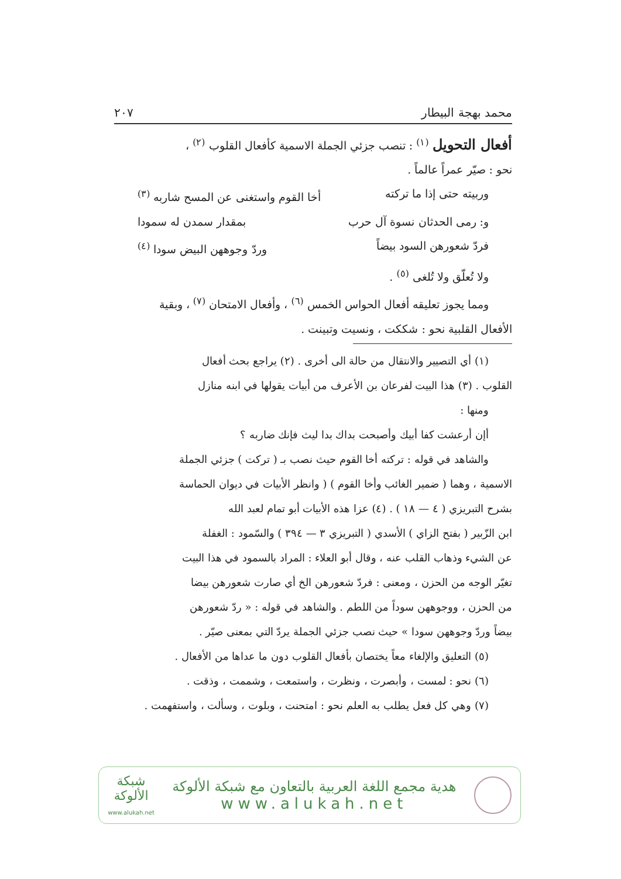محمد بهجة البيطار ٢٠٧
أفعال التحويل <sup>(١)</sup> : تنصب جزئي الجملة الاسمية كأفعال القلوب <sup>(٢)</sup> ،
نحو : صيّر عمراً عالماً .
وربيته حتى إذا ما تركته أخا القوم واستغنى عن المسح شاربه <sup>(٣)</sup>
و: رمى الحدثان نسوة آل حرب بمقدار سمدن له سمودا
فردّ شعورهن السود بيضاً وردّ وجوههن البيض سودا <sup>(٤)</sup>
ولا تُعلّق ولا تُلغى <sup>(٥)</sup> .
ومما يجوز تعليقه أفعال الحواس الخمس <sup>(٦)</sup> ، وأفعال الامتحان <sup>(٧)</sup> ، وبقية
الأفعال القلبية نحو : شككت ، ونسيت وتبينت .
(١) أي التصيير والانتقال من حالة الى أخرى . (٢) يراجع بحث أفعال
القلوب . (٣) هذا البيت لفرعان بن الأعرف من أبيات يقولها في ابنه منازل
ومنها :
أإن أرعشت كفا أبيك وأصبحت بداك بدا ليث فإنك ضاربه ؟
والشاهد في قوله : تركته أخا القوم حيث نصب بـ ( تركت ) جزئي الجملة
الاسمية ، وهما ( ضمير الغائب وأخا القوم ) ( وانظر الأبيات في ديوان الحماسة
بشرح التبريزي ( ٤ — ١٨ ) . (٤) عزا هذه الأبيات أبو تمام لعبد الله
ابن الزّبير ( بفتح الزاي ) الأسدي ( التبريزي ٣ — ٣٩٤ ) والسّمود : الغفلة
عن الشيء وذهاب القلب عنه ، وقال أبو العلاء : المراد بالسمود في هذا البيت
تغيّر الوجه من الحزن ، ومعنى : فردّ شعورهن الخ أي صارت شعورهن بيضا
من الحزن ، ووجوههن سوداً من اللطم . والشاهد في قوله : « ردّ شعورهن
بيضاً وردّ وجوههن سودا » حيث نصب جزئي الجملة يردّ التي بمعنى صيّر .
(٥) التعليق والإلغاء معاً يختصان بأفعال القلوب دون ما عداها من الأفعال .
(٦) نحو : لمست ، وأبصرت ، ونظرت ، واستمعت ، وشممت ، وذقت .
(٧) وهي كل فعل يطلب به العلم نحو : امتحنت ، وبلوت ، وسألت ، واستفهمت .
هدية مجمع اللغة العربية بالتعاون مع شبكة الألوكة
www.alukah.net
شبكة
الألوكة
www.alukah.net